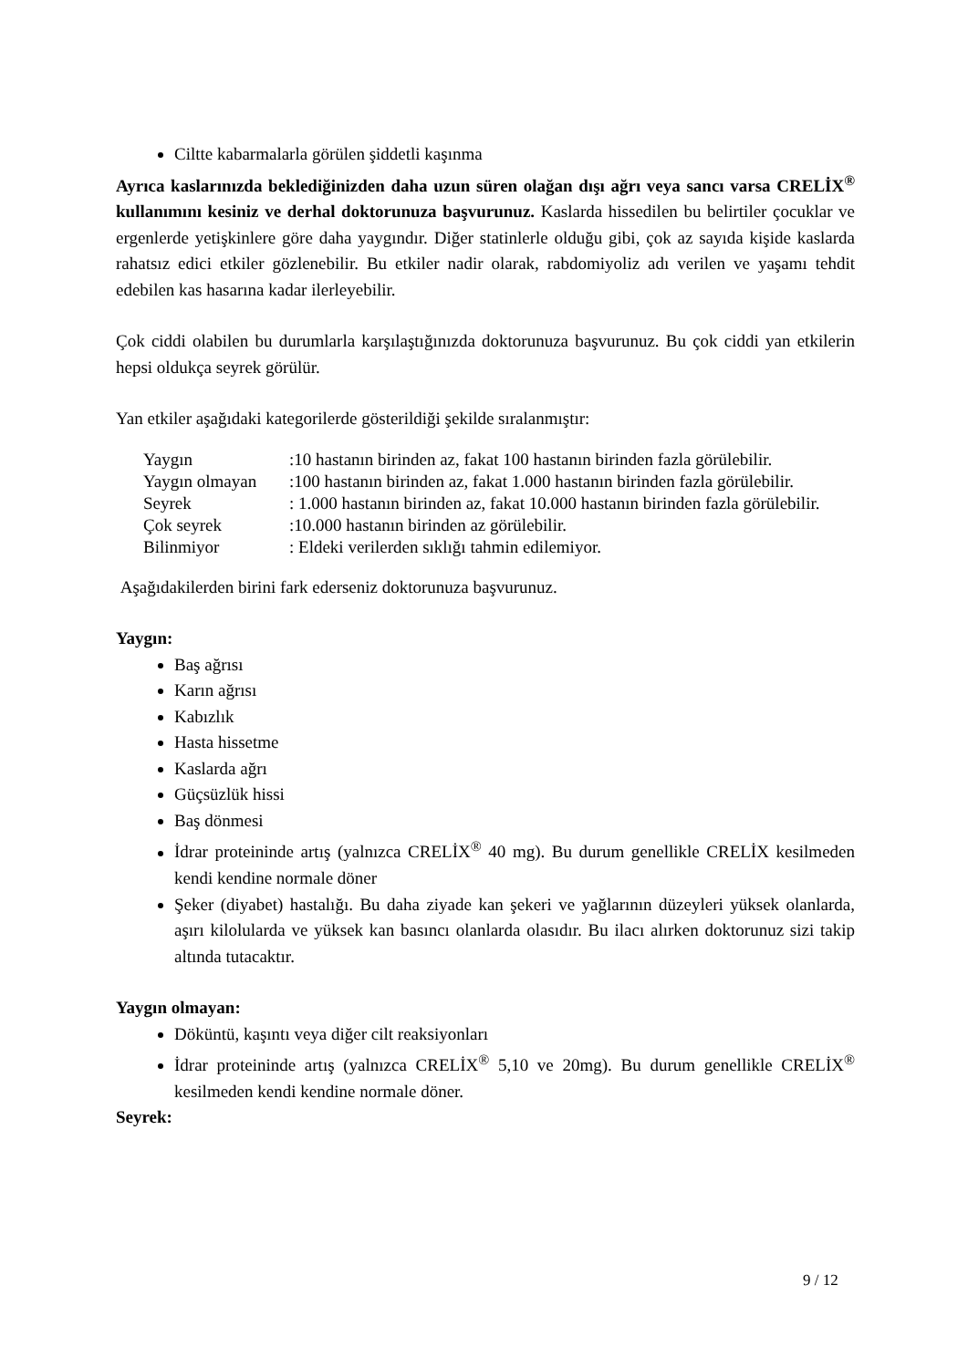Ciltte kabarmalarla görülen şiddetli kaşınma
Ayrıca kaslarınızda beklediğinizden daha uzun süren olağan dışı ağrı veya sancı varsa CRELİX<sup>®</sup> kullanımını kesiniz ve derhal doktorunuza başvurunuz. Kaslarda hissedilen bu belirtiler çocuklar ve ergenlerde yetişkinlere göre daha yaygındır. Diğer statinlerle olduğu gibi, çok az sayıda kişide kaslarda rahatsız edici etkiler gözlenebilir. Bu etkiler nadir olarak, rabdomiyoliz adı verilen ve yaşamı tehdit edebilen kas hasarına kadar ilerleyebilir.
Çok ciddi olabilen bu durumlarla karşılaştığınızda doktorunuza başvurunuz. Bu çok ciddi yan etkilerin hepsi oldukça seyrek görülür.
Yan etkiler aşağıdaki kategorilerde gösterildiği şekilde sıralanmıştır:
| Yaygın | :10 hastanın birinden az, fakat 100 hastanın birinden fazla görülebilir. |
| Yaygın olmayan | :100 hastanın birinden az, fakat 1.000 hastanın birinden fazla görülebilir. |
| Seyrek | : 1.000 hastanın birinden az, fakat 10.000 hastanın birinden fazla görülebilir. |
| Çok seyrek | :10.000 hastanın birinden az görülebilir. |
| Bilinmiyor | : Eldeki verilerden sıklığı tahmin edilemiyor. |
Aşağıdakilerden birini fark ederseniz doktorunuza başvurunuz.
Yaygın:
Baş ağrısı
Karın ağrısı
Kabızlık
Hasta hissetme
Kaslarda ağrı
Güçsüzlük hissi
Baş dönmesi
İdrar proteininde artış (yalnızca CRELİX<sup>®</sup> 40 mg). Bu durum genellikle CRELİX kesilmeden kendi kendine normale döner
Şeker (diyabet) hastalığı. Bu daha ziyade kan şekeri ve yağlarının düzeyleri yüksek olanlarda, aşırı kilolularda ve yüksek kan basıncı olanlarda olasıdır. Bu ilacı alırken doktorunuz sizi takip altında tutacaktır.
Yaygın olmayan:
Döküntü, kaşıntı veya diğer cilt reaksiyonları
İdrar proteininde artış (yalnızca CRELİX<sup>®</sup> 5,10 ve 20mg). Bu durum genellikle CRELİX<sup>®</sup> kesilmeden kendi kendine normale döner.
Seyrek:
9 / 12